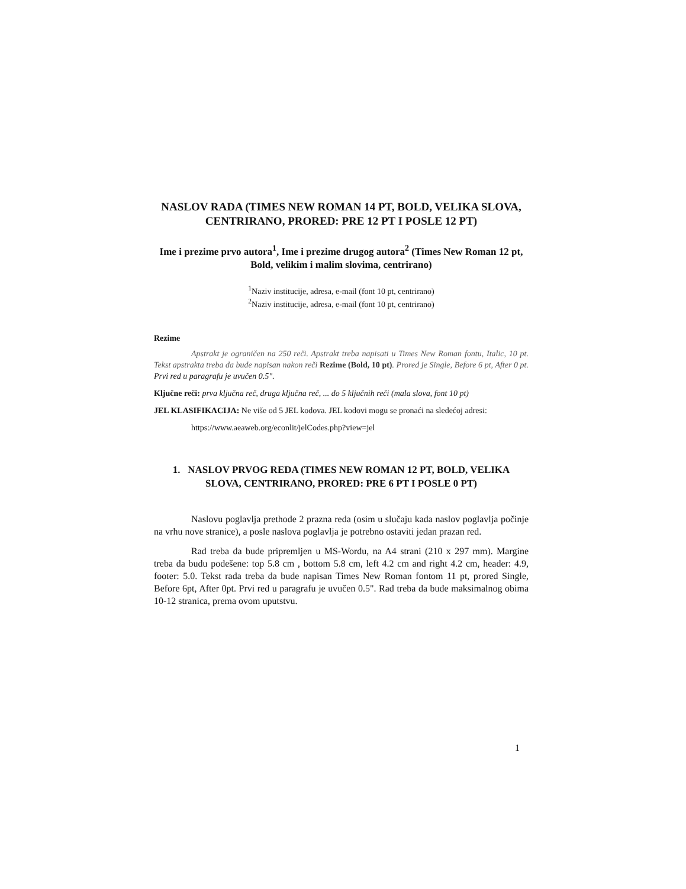NASLOV RADA (TIMES NEW ROMAN 14 PT, BOLD, VELIKA SLOVA, CENTRIRANO, PRORED: PRE 12 PT I POSLE 12 PT)
Ime i prezime prvo autora<sup>1</sup>, Ime i prezime drugog autora<sup>2</sup> (Times New Roman 12 pt, Bold, velikim i malim slovima, centrirano)
<sup>1</sup> Naziv institucije, adresa, e-mail (font 10 pt, centrirano)
<sup>2</sup> Naziv institucije, adresa, e-mail (font 10 pt, centrirano)
Rezime
Apstrakt je ograničen na 250 reči. Apstrakt treba napisati u Times New Roman fontu, Italic, 10 pt. Tekst apstrakta treba da bude napisan nakon reči Rezime (Bold, 10 pt). Prored je Single, Before 6 pt, After 0 pt. Prvi red u paragrafu je uvučen 0.5".
Ključne reči: prva ključna reč, druga ključna reč, ... do 5 ključnih reči (mala slova, font 10 pt)
JEL KLASIFIKACIJA: Ne više od 5 JEL kodova. JEL kodovi mogu se pronaći na sledećoj adresi:
https://www.aeaweb.org/econlit/jelCodes.php?view=jel
1. NASLOV PRVOG REDA (TIMES NEW ROMAN 12 PT, BOLD, VELIKA SLOVA, CENTRIRANO, PRORED: PRE 6 PT I POSLE 0 PT)
Naslovu poglavlja prethode 2 prazna reda (osim u slučaju kada naslov poglavlja počinje na vrhu nove stranice), a posle naslova poglavlja je potrebno ostaviti jedan prazan red.
Rad treba da bude pripremljen u MS-Wordu, na A4 strani (210 x 297 mm). Margine treba da budu podešene: top 5.8 cm , bottom 5.8 cm, left 4.2 cm and right 4.2 cm, header: 4.9, footer: 5.0. Tekst rada treba da bude napisan Times New Roman fontom 11 pt, prored Single, Before 6pt, After 0pt. Prvi red u paragrafu je uvučen 0.5". Rad treba da bude maksimalnog obima 10-12 stranica, prema ovom uputstvu.
1